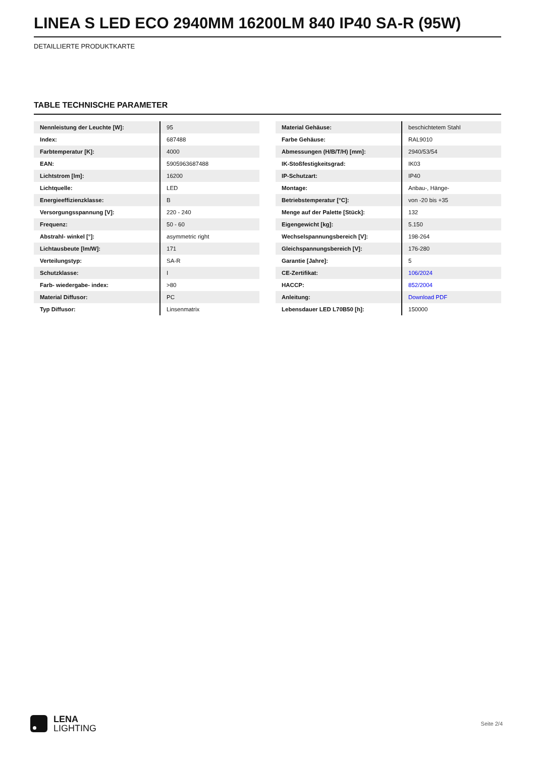LINEA S LED ECO 2940MM 16200LM 840 IP40 SA-R (95W)
DETAILLIERTE PRODUKTKARTE
TABLE TECHNISCHE PARAMETER
| Nennleistung der Leuchte [W]: | 95 |
| Index: | 687488 |
| Farbtemperatur [K]: | 4000 |
| EAN: | 5905963687488 |
| Lichtstrom [lm]: | 16200 |
| Lichtquelle: | LED |
| Energieeffizienzklasse: | B |
| Versorgungsspannung [V]: | 220 - 240 |
| Frequenz: | 50 - 60 |
| Abstrahl- winkel [°]: | asymmetric right |
| Lichtausbeute [lm/W]: | 171 |
| Verteilungstyp: | SA-R |
| Schutzklasse: | I |
| Farb- wiedergabe- index: | >80 |
| Material Diffusor: | PC |
| Typ Diffusor: | Linsenmatrix |
| Material Gehäuse: | beschichtetem Stahl |
| Farbe Gehäuse: | RAL9010 |
| Abmessungen (H/B/T/H) [mm]: | 2940/53/54 |
| IK-Stoßfestigkeitsgrad: | IK03 |
| IP-Schutzart: | IP40 |
| Montage: | Anbau-, Hänge- |
| Betriebstemperatur [°C]: | von -20 bis +35 |
| Menge auf der Palette [Stück]: | 132 |
| Eigengewicht [kg]: | 5.150 |
| Wechselspannungsbereich [V]: | 198-264 |
| Gleichspannungsbereich [V]: | 176-280 |
| Garantie [Jahre]: | 5 |
| CE-Zertifikat: | 106/2024 |
| HACCP: | 852/2004 |
| Anleitung: | Download PDF |
| Lebensdauer LED L70B50 [h]: | 150000 |
LENA
LIGHTING
Seite 2/4